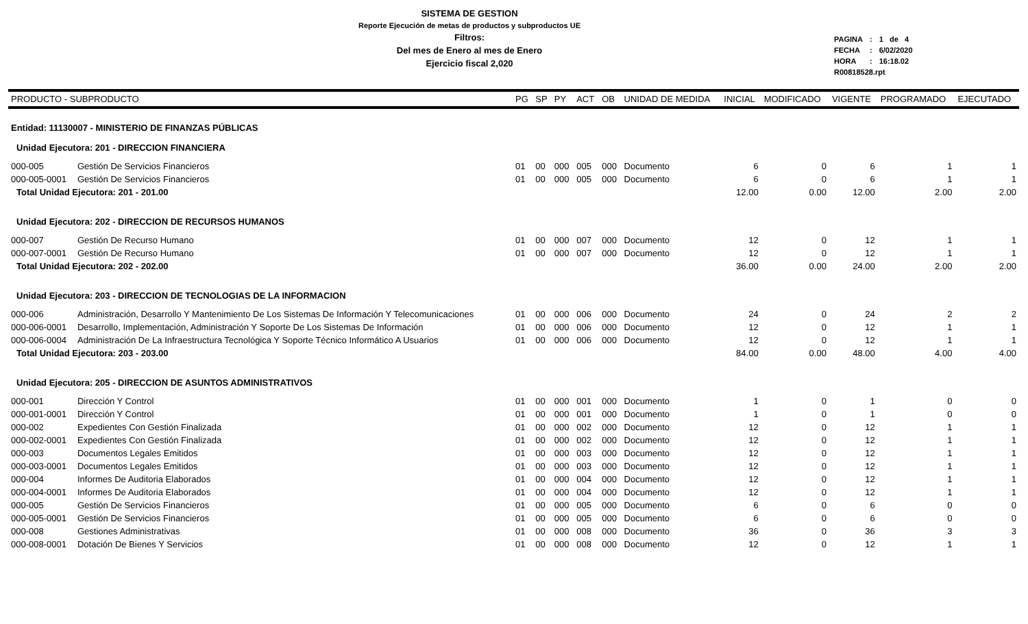SISTEMA DE GESTION
Reporte Ejecución de metas de productos y subproductos UE
Filtros:
Del mes de Enero al mes de Enero
Ejercicio fiscal 2,020
| PAGINA | : | 1 de 4 |
| FECHA | : | 6/02/2020 |
| HORA | : | 16:18.02 |
| R00818528.rpt | | |
| PRODUCTO - SUBPRODUCTO | | PG | SP | PY | ACT | OB | UNIDAD DE MEDIDA | INICIAL | MODIFICADO | VIGENTE | PROGRAMADO | EJECUTADO |
| --- | --- | --- | --- | --- | --- | --- | --- | --- | --- | --- | --- | --- |
| Entidad: 11130007 - MINISTERIO DE FINANZAS PÚBLICAS | | | | | | | | | | | | |
| Unidad Ejecutora: 201 - DIRECCION FINANCIERA | | | | | | | | | | | | |
| 000-005 | Gestión De Servicios Financieros | 01 | 00 | 000 | 005 | 000 | Documento | 6 | 0 | 6 | 1 | 1 |
| 000-005-0001 | Gestión De Servicios Financieros | 01 | 00 | 000 | 005 | 000 | Documento | 6 | 0 | 6 | 1 | 1 |
| Total Unidad Ejecutora: 201 - 201.00 | | | | | | | | 12.00 | 0.00 | 12.00 | 2.00 | 2.00 |
| Unidad Ejecutora: 202 - DIRECCION DE RECURSOS HUMANOS | | | | | | | | | | | | |
| 000-007 | Gestión De Recurso Humano | 01 | 00 | 000 | 007 | 000 | Documento | 12 | 0 | 12 | 1 | 1 |
| 000-007-0001 | Gestión De Recurso Humano | 01 | 00 | 000 | 007 | 000 | Documento | 12 | 0 | 12 | 1 | 1 |
| Total Unidad Ejecutora: 202 - 202.00 | | | | | | | | 36.00 | 0.00 | 24.00 | 2.00 | 2.00 |
| Unidad Ejecutora: 203 - DIRECCION DE TECNOLOGIAS DE LA INFORMACION | | | | | | | | | | | | |
| 000-006 | Administración, Desarrollo Y Mantenimiento De Los Sistemas De Información Y Telecomunicaciones | 01 | 00 | 000 | 006 | 000 | Documento | 24 | 0 | 24 | 2 | 2 |
| 000-006-0001 | Desarrollo, Implementación, Administración Y Soporte De Los Sistemas De Información | 01 | 00 | 000 | 006 | 000 | Documento | 12 | 0 | 12 | 1 | 1 |
| 000-006-0004 | Administración De La Infraestructura Tecnológica Y Soporte Técnico Informático A Usuarios | 01 | 00 | 000 | 006 | 000 | Documento | 12 | 0 | 12 | 1 | 1 |
| Total Unidad Ejecutora: 203 - 203.00 | | | | | | | | 84.00 | 0.00 | 48.00 | 4.00 | 4.00 |
| Unidad Ejecutora: 205 - DIRECCION DE ASUNTOS ADMINISTRATIVOS | | | | | | | | | | | | |
| 000-001 | Dirección Y Control | 01 | 00 | 000 | 001 | 000 | Documento | 1 | 0 | 1 | 0 | 0 |
| 000-001-0001 | Dirección Y Control | 01 | 00 | 000 | 001 | 000 | Documento | 1 | 0 | 1 | 0 | 0 |
| 000-002 | Expedientes Con Gestión Finalizada | 01 | 00 | 000 | 002 | 000 | Documento | 12 | 0 | 12 | 1 | 1 |
| 000-002-0001 | Expedientes Con Gestión Finalizada | 01 | 00 | 000 | 002 | 000 | Documento | 12 | 0 | 12 | 1 | 1 |
| 000-003 | Documentos Legales Emitidos | 01 | 00 | 000 | 003 | 000 | Documento | 12 | 0 | 12 | 1 | 1 |
| 000-003-0001 | Documentos Legales Emitidos | 01 | 00 | 000 | 003 | 000 | Documento | 12 | 0 | 12 | 1 | 1 |
| 000-004 | Informes De Auditoria Elaborados | 01 | 00 | 000 | 004 | 000 | Documento | 12 | 0 | 12 | 1 | 1 |
| 000-004-0001 | Informes De Auditoria Elaborados | 01 | 00 | 000 | 004 | 000 | Documento | 12 | 0 | 12 | 1 | 1 |
| 000-005 | Gestión De Servicios Financieros | 01 | 00 | 000 | 005 | 000 | Documento | 6 | 0 | 6 | 0 | 0 |
| 000-005-0001 | Gestión De Servicios Financieros | 01 | 00 | 000 | 005 | 000 | Documento | 6 | 0 | 6 | 0 | 0 |
| 000-008 | Gestiones Administrativas | 01 | 00 | 000 | 008 | 000 | Documento | 36 | 0 | 36 | 3 | 3 |
| 000-008-0001 | Dotación De Bienes Y Servicios | 01 | 00 | 000 | 008 | 000 | Documento | 12 | 0 | 12 | 1 | 1 |